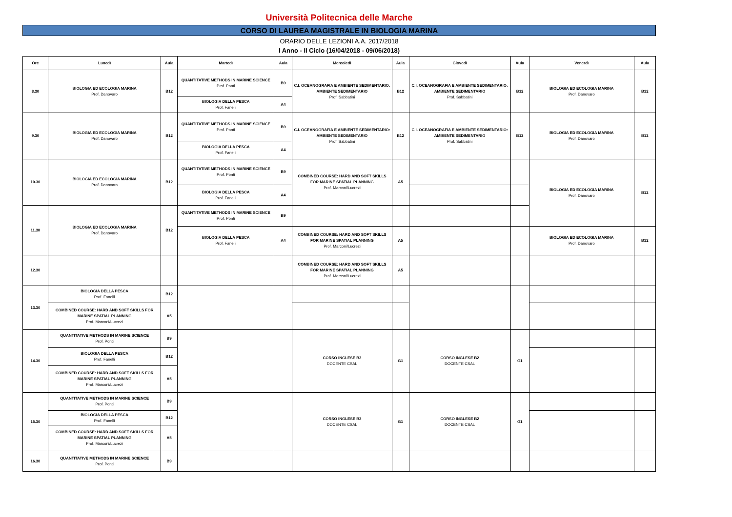Università Politecnica delle Marche
CORSO DI LAUREA MAGISTRALE IN BIOLOGIA MARINA
ORARIO DELLE LEZIONI A.A. 2017/2018
I Anno - II Ciclo (16/04/2018 - 09/06/2018)
| Ore | Lunedì | Aula | Martedì | Aula | Mercoledì | Aula | Giovedì | Aula | Venerdì | Aula |
| --- | --- | --- | --- | --- | --- | --- | --- | --- | --- | --- |
| 8.30 | BIOLOGIA ED ECOLOGIA MARINA Prof. Danovaro | B12 | QUANTITATIVE METHODS IN MARINE SCIENCE Prof. Ponti | B9 | C.I. OCEANOGRAFIA E AMBIENTE SEDIMENTARIO: AMBIENTE SEDIMENTARIO Prof. Sabbatini | B12 | C.I. OCEANOGRAFIA E AMBIENTE SEDIMENTARIO: AMBIENTE SEDIMENTARIO Prof. Sabbatini | B12 | BIOLOGIA ED ECOLOGIA MARINA Prof. Danovaro | B12 |
| | | | BIOLOGIA DELLA PESCA Prof. Fanelli | A4 | | | | | | |
| 9.30 | BIOLOGIA ED ECOLOGIA MARINA Prof. Danovaro | B12 | QUANTITATIVE METHODS IN MARINE SCIENCE Prof. Ponti | B9 | C.I. OCEANOGRAFIA E AMBIENTE SEDIMENTARIO: AMBIENTE SEDIMENTARIO Prof. Sabbatini | B12 | C.I. OCEANOGRAFIA E AMBIENTE SEDIMENTARIO: AMBIENTE SEDIMENTARIO Prof. Sabbatini | B12 | BIOLOGIA ED ECOLOGIA MARINA Prof. Danovaro | B12 |
| | | | BIOLOGIA DELLA PESCA Prof. Fanelli | A4 | | | | | | |
| 10.30 | BIOLOGIA ED ECOLOGIA MARINA Prof. Danovaro | B12 | QUANTITATIVE METHODS IN MARINE SCIENCE Prof. Ponti | B9 | COMBINED COURSE: HARD AND SOFT SKILLS FOR MARINE SPATIAL PLANNING Prof. Marconi/Lucrezi | A5 | | | BIOLOGIA ED ECOLOGIA MARINA Prof. Danovaro | B12 |
| | | | BIOLOGIA DELLA PESCA Prof. Fanelli | A4 | | | | | | |
| 11.30 | BIOLOGIA ED ECOLOGIA MARINA Prof. Danovaro | B12 | QUANTITATIVE METHODS IN MARINE SCIENCE Prof. Ponti | B9 | | | | | | |
| | | | BIOLOGIA DELLA PESCA Prof. Fanelli | A4 | COMBINED COURSE: HARD AND SOFT SKILLS FOR MARINE SPATIAL PLANNING Prof. Marconi/Lucrezi | A5 | | | BIOLOGIA ED ECOLOGIA MARINA Prof. Danovaro | B12 |
| 12.30 | | | | | COMBINED COURSE: HARD AND SOFT SKILLS FOR MARINE SPATIAL PLANNING Prof. Marconi/Lucrezi | A5 | | | | |
| 13.30 | BIOLOGIA DELLA PESCA Prof. Fanelli | B12 | | | | | | | | |
| | COMBINED COURSE: HARD AND SOFT SKILLS FOR MARINE SPATIAL PLANNING Prof. Marconi/Lucrezi | A5 | | | | | | | | |
| 14.30 | QUANTITATIVE METHODS IN MARINE SCIENCE Prof. Ponti | B9 | | | CORSO INGLESE B2 DOCENTE CSAL | G1 | CORSO INGLESE B2 DOCENTE CSAL | G1 | | |
| | BIOLOGIA DELLA PESCA Prof. Fanelli | B12 | | | | | | | | |
| | COMBINED COURSE: HARD AND SOFT SKILLS FOR MARINE SPATIAL PLANNING Prof. Marconi/Lucrezi | A5 | | | | | | | | |
| 15.30 | QUANTITATIVE METHODS IN MARINE SCIENCE Prof. Ponti | B9 | | | CORSO INGLESE B2 DOCENTE CSAL | G1 | CORSO INGLESE B2 DOCENTE CSAL | G1 | | |
| | BIOLOGIA DELLA PESCA Prof. Fanelli | B12 | | | | | | | | |
| | COMBINED COURSE: HARD AND SOFT SKILLS FOR MARINE SPATIAL PLANNING Prof. Marconi/Lucrezi | A5 | | | | | | | | |
| 16.30 | QUANTITATIVE METHODS IN MARINE SCIENCE Prof. Ponti | B9 | | | | | | | | |